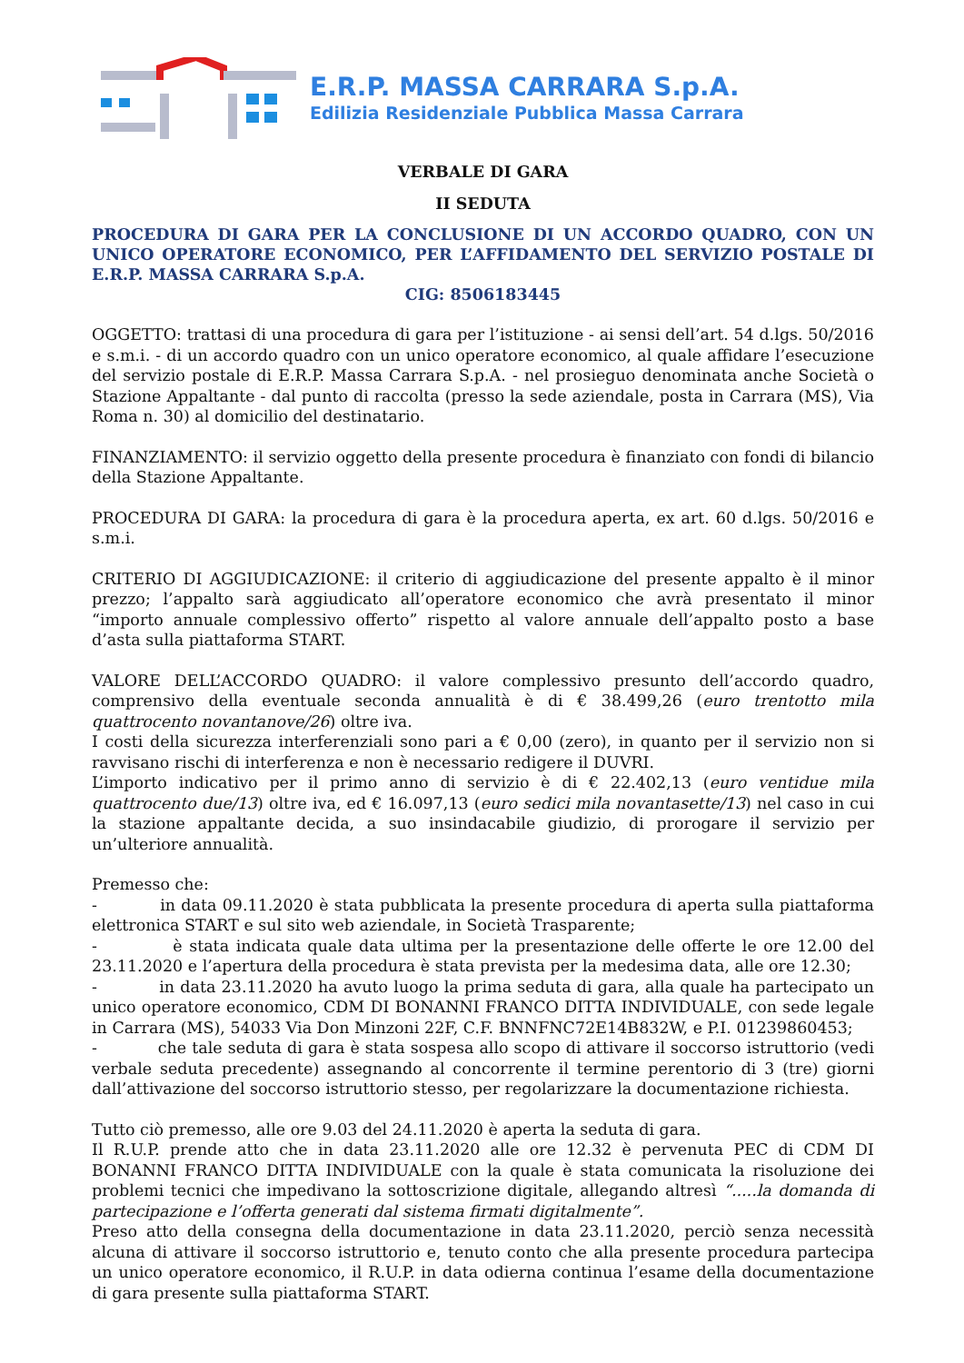E.R.P. MASSA CARRARA S.p.A.
Edilizia Residenziale Pubblica Massa Carrara
VERBALE DI GARA
II SEDUTA
PROCEDURA DI GARA PER LA CONCLUSIONE DI UN ACCORDO QUADRO, CON UN UNICO OPERATORE ECONOMICO, PER L’AFFIDAMENTO DEL SERVIZIO POSTALE DI E.R.P. MASSA CARRARA S.p.A.
CIG: 8506183445
OGGETTO: trattasi di una procedura di gara per l’istituzione - ai sensi dell’art. 54 d.lgs. 50/2016 e s.m.i. - di un accordo quadro con un unico operatore economico, al quale affidare l’esecuzione del servizio postale di E.R.P. Massa Carrara S.p.A. - nel prosieguo denominata anche Società o Stazione Appaltante - dal punto di raccolta (presso la sede aziendale, posta in Carrara (MS), Via Roma n. 30) al domicilio del destinatario.
FINANZIAMENTO: il servizio oggetto della presente procedura è finanziato con fondi di bilancio della Stazione Appaltante.
PROCEDURA DI GARA: la procedura di gara è la procedura aperta, ex art. 60 d.lgs. 50/2016 e s.m.i.
CRITERIO DI AGGIUDICAZIONE: il criterio di aggiudicazione del presente appalto è il minor prezzo; l’appalto sarà aggiudicato all’operatore economico che avrà presentato il minor “importo annuale complessivo offerto” rispetto al valore annuale dell’appalto posto a base d’asta sulla piattaforma START.
VALORE DELL’ACCORDO QUADRO: il valore complessivo presunto dell’accordo quadro, comprensivo della eventuale seconda annualità è di € 38.499,26 (euro trentotto mila quattrocento novantanove/26) oltre iva.
I costi della sicurezza interferenziali sono pari a € 0,00 (zero), in quanto per il servizio non si ravvisano rischi di interferenza e non è necessario redigere il DUVRI.
L’importo indicativo per il primo anno di servizio è di € 22.402,13 (euro ventidue mila quattrocento due/13) oltre iva, ed € 16.097,13 (euro sedici mila novantasette/13) nel caso in cui la stazione appaltante decida, a suo insindacabile giudizio, di prorogare il servizio per un’ulteriore annualità.
Premesso che:
- in data 09.11.2020 è stata pubblicata la presente procedura di aperta sulla piattaforma elettronica START e sul sito web aziendale, in Società Trasparente;
- è stata indicata quale data ultima per la presentazione delle offerte le ore 12.00 del 23.11.2020 e l’apertura della procedura è stata prevista per la medesima data, alle ore 12.30;
- in data 23.11.2020 ha avuto luogo la prima seduta di gara, alla quale ha partecipato un unico operatore economico, CDM DI BONANNI FRANCO DITTA INDIVIDUALE, con sede legale in Carrara (MS), 54033 Via Don Minzoni 22F, C.F. BNNFNC72E14B832W, e P.I. 01239860453;
- che tale seduta di gara è stata sospesa allo scopo di attivare il soccorso istruttorio (vedi verbale seduta precedente) assegnando al concorrente il termine perentorio di 3 (tre) giorni dall’attivazione del soccorso istruttorio stesso, per regolarizzare la documentazione richiesta.
Tutto ciò premesso, alle ore 9.03 del 24.11.2020 è aperta la seduta di gara.
Il R.U.P. prende atto che in data 23.11.2020 alle ore 12.32 è pervenuta PEC di CDM DI BONANNI FRANCO DITTA INDIVIDUALE con la quale è stata comunicata la risoluzione dei problemi tecnici che impedivano la sottoscrizione digitale, allegando altresì “.....la domanda di partecipazione e l’offerta generati dal sistema firmati digitalmente”.
Preso atto della consegna della documentazione in data 23.11.2020, perciò senza necessità alcuna di attivare il soccorso istruttorio e, tenuto conto che alla presente procedura partecipa un unico operatore economico, il R.U.P. in data odierna continua l’esame della documentazione di gara presente sulla piattaforma START.